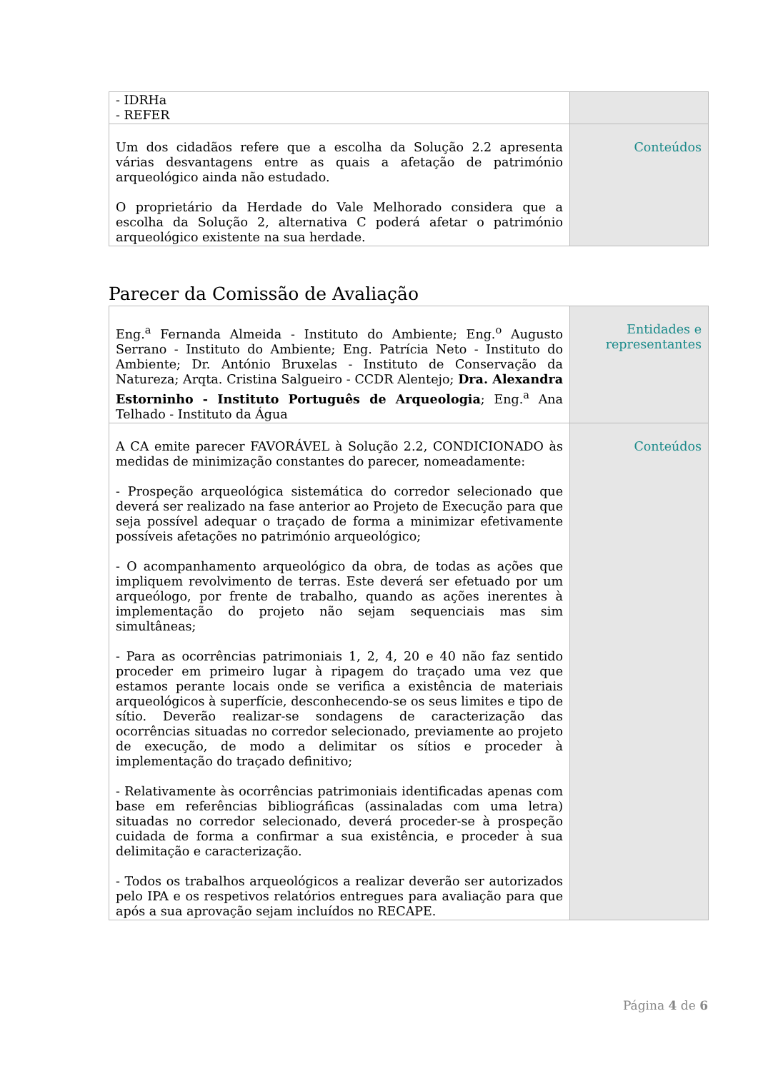| - IDRHa - REFER | |
| Um dos cidadãos refere que a escolha da Solução 2.2 apresenta várias desvantagens entre as quais a afetação de património arqueológico ainda não estudado. O proprietário da Herdade do Vale Melhorado considera que a escolha da Solução 2, alternativa C poderá afetar o património arqueológico existente na sua herdade. | Conteúdos |
Parecer da Comissão de Avaliação
| Eng.<sup>a</sup> Fernanda Almeida - Instituto do Ambiente; Eng.<sup>o</sup> Augusto Serrano - Instituto do Ambiente; Eng. Patrícia Neto - Instituto do Ambiente; Dr. António Bruxelas - Instituto de Conservação da Natureza; Arqta. Cristina Salgueiro - CCDR Alentejo; Dra. Alexandra Estorninho - Instituto Português de Arqueologia ; Eng.<sup>a</sup> Ana Telhado - Instituto da Água | Entidades e representantes |
| A CA emite parecer FAVORÁVEL à Solução 2.2, CONDICIONADO às medidas de minimização constantes do parecer, nomeadamente: - Prospeção arqueológica sistemática do corredor selecionado que deverá ser realizado na fase anterior ao Projeto de Execução para que seja possível adequar o traçado de forma a minimizar efetivamente possíveis afetações no património arqueológico; - O acompanhamento arqueológico da obra, de todas as ações que impliquem revolvimento de terras. Este deverá ser efetuado por um arqueólogo, por frente de trabalho, quando as ações inerentes à implementação do projeto não sejam sequenciais mas sim simultâneas; - Para as ocorrências patrimoniais 1, 2, 4, 20 e 40 não faz sentido proceder em primeiro lugar à ripagem do traçado uma vez que estamos perante locais onde se verifica a existência de materiais arqueológicos à superfície, desconhecendo-se os seus limites e tipo de sítio. Deverão realizar-se sondagens de caracterização das ocorrências situadas no corredor selecionado, previamente ao projeto de execução, de modo a delimitar os sítios e proceder à implementação do traçado definitivo; - Relativamente às ocorrências patrimoniais identificadas apenas com base em referências bibliográficas (assinaladas com uma letra) situadas no corredor selecionado, deverá proceder-se à prospeção cuidada de forma a confirmar a sua existência, e proceder à sua delimitação e caracterização. - Todos os trabalhos arqueológicos a realizar deverão ser autorizados pelo IPA e os respetivos relatórios entregues para avaliação para que após a sua aprovação sejam incluídos no RECAPE. | Conteúdos |
Página 4 de 6